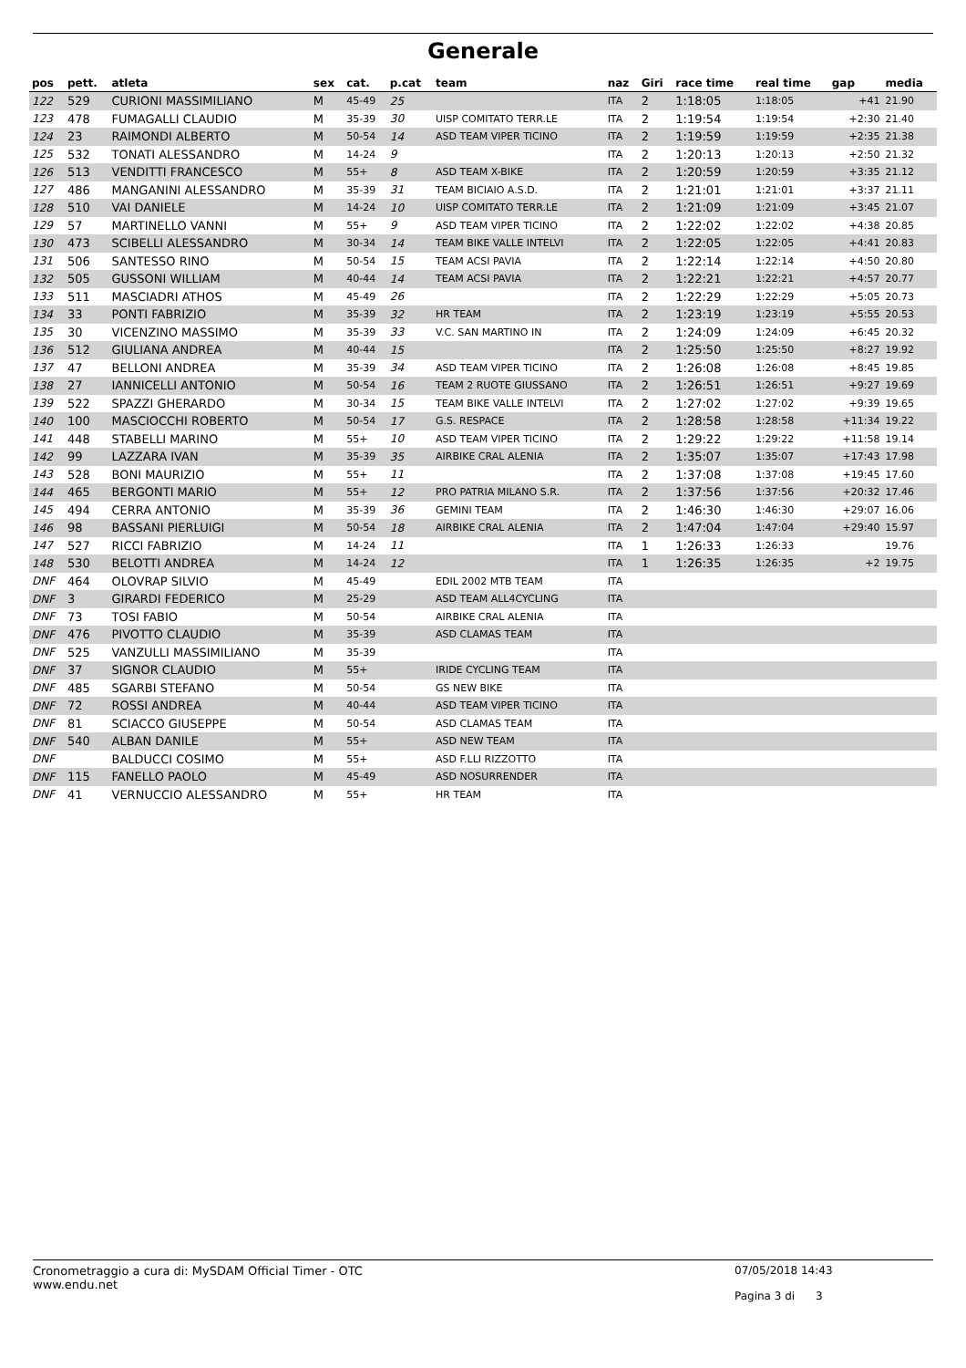Generale
| pos | pett. | atleta | sex | cat. | p.cat | team | naz | Giri | race time | real time | gap | media |
| --- | --- | --- | --- | --- | --- | --- | --- | --- | --- | --- | --- | --- |
| 122 | 529 | CURIONI MASSIMILIANO | M | 45-49 | 25 | | ITA | 2 | 1:18:05 | 1:18:05 | +41 | 21.90 |
| 123 | 478 | FUMAGALLI CLAUDIO | M | 35-39 | 30 | UISP COMITATO TERR.LE | ITA | 2 | 1:19:54 | 1:19:54 | +2:30 | 21.40 |
| 124 | 23 | RAIMONDI ALBERTO | M | 50-54 | 14 | ASD TEAM VIPER TICINO | ITA | 2 | 1:19:59 | 1:19:59 | +2:35 | 21.38 |
| 125 | 532 | TONATI ALESSANDRO | M | 14-24 | 9 | | ITA | 2 | 1:20:13 | 1:20:13 | +2:50 | 21.32 |
| 126 | 513 | VENDITTI FRANCESCO | M | 55+ | 8 | ASD TEAM X-BIKE | ITA | 2 | 1:20:59 | 1:20:59 | +3:35 | 21.12 |
| 127 | 486 | MANGANINI ALESSANDRO | M | 35-39 | 31 | TEAM BICIAIO A.S.D. | ITA | 2 | 1:21:01 | 1:21:01 | +3:37 | 21.11 |
| 128 | 510 | VAI DANIELE | M | 14-24 | 10 | UISP COMITATO TERR.LE | ITA | 2 | 1:21:09 | 1:21:09 | +3:45 | 21.07 |
| 129 | 57 | MARTINELLO VANNI | M | 55+ | 9 | ASD TEAM VIPER TICINO | ITA | 2 | 1:22:02 | 1:22:02 | +4:38 | 20.85 |
| 130 | 473 | SCIBELLI ALESSANDRO | M | 30-34 | 14 | TEAM BIKE VALLE INTELVI | ITA | 2 | 1:22:05 | 1:22:05 | +4:41 | 20.83 |
| 131 | 506 | SANTESSO RINO | M | 50-54 | 15 | TEAM ACSI PAVIA | ITA | 2 | 1:22:14 | 1:22:14 | +4:50 | 20.80 |
| 132 | 505 | GUSSONI WILLIAM | M | 40-44 | 14 | TEAM ACSI PAVIA | ITA | 2 | 1:22:21 | 1:22:21 | +4:57 | 20.77 |
| 133 | 511 | MASCIADRI ATHOS | M | 45-49 | 26 | | ITA | 2 | 1:22:29 | 1:22:29 | +5:05 | 20.73 |
| 134 | 33 | PONTI FABRIZIO | M | 35-39 | 32 | HR TEAM | ITA | 2 | 1:23:19 | 1:23:19 | +5:55 | 20.53 |
| 135 | 30 | VICENZINO MASSIMO | M | 35-39 | 33 | V.C. SAN MARTINO IN | ITA | 2 | 1:24:09 | 1:24:09 | +6:45 | 20.32 |
| 136 | 512 | GIULIANA ANDREA | M | 40-44 | 15 | | ITA | 2 | 1:25:50 | 1:25:50 | +8:27 | 19.92 |
| 137 | 47 | BELLONI ANDREA | M | 35-39 | 34 | ASD TEAM VIPER TICINO | ITA | 2 | 1:26:08 | 1:26:08 | +8:45 | 19.85 |
| 138 | 27 | IANNICELLI ANTONIO | M | 50-54 | 16 | TEAM 2 RUOTE GIUSSANO | ITA | 2 | 1:26:51 | 1:26:51 | +9:27 | 19.69 |
| 139 | 522 | SPAZZI GHERARDO | M | 30-34 | 15 | TEAM BIKE VALLE INTELVI | ITA | 2 | 1:27:02 | 1:27:02 | +9:39 | 19.65 |
| 140 | 100 | MASCIOCCHI ROBERTO | M | 50-54 | 17 | G.S. RESPACE | ITA | 2 | 1:28:58 | 1:28:58 | +11:34 | 19.22 |
| 141 | 448 | STABELLI MARINO | M | 55+ | 10 | ASD TEAM VIPER TICINO | ITA | 2 | 1:29:22 | 1:29:22 | +11:58 | 19.14 |
| 142 | 99 | LAZZARA IVAN | M | 35-39 | 35 | AIRBIKE CRAL ALENIA | ITA | 2 | 1:35:07 | 1:35:07 | +17:43 | 17.98 |
| 143 | 528 | BONI MAURIZIO | M | 55+ | 11 | | ITA | 2 | 1:37:08 | 1:37:08 | +19:45 | 17.60 |
| 144 | 465 | BERGONTI MARIO | M | 55+ | 12 | PRO PATRIA MILANO S.R. | ITA | 2 | 1:37:56 | 1:37:56 | +20:32 | 17.46 |
| 145 | 494 | CERRA ANTONIO | M | 35-39 | 36 | GEMINI TEAM | ITA | 2 | 1:46:30 | 1:46:30 | +29:07 | 16.06 |
| 146 | 98 | BASSANI PIERLUIGI | M | 50-54 | 18 | AIRBIKE CRAL ALENIA | ITA | 2 | 1:47:04 | 1:47:04 | +29:40 | 15.97 |
| 147 | 527 | RICCI FABRIZIO | M | 14-24 | 11 | | ITA | 1 | 1:26:33 | 1:26:33 | | 19.76 |
| 148 | 530 | BELOTTI ANDREA | M | 14-24 | 12 | | ITA | 1 | 1:26:35 | 1:26:35 | +2 | 19.75 |
| DNF | 464 | OLOVRAP SILVIO | M | 45-49 | | EDIL 2002 MTB TEAM | ITA | | | | | |
| DNF | 3 | GIRARDI FEDERICO | M | 25-29 | | ASD TEAM ALL4CYCLING | ITA | | | | | |
| DNF | 73 | TOSI FABIO | M | 50-54 | | AIRBIKE CRAL ALENIA | ITA | | | | | |
| DNF | 476 | PIVOTTO CLAUDIO | M | 35-39 | | ASD CLAMAS TEAM | ITA | | | | | |
| DNF | 525 | VANZULLI MASSIMILIANO | M | 35-39 | | | ITA | | | | | |
| DNF | 37 | SIGNOR CLAUDIO | M | 55+ | | IRIDE CYCLING TEAM | ITA | | | | | |
| DNF | 485 | SGARBI STEFANO | M | 50-54 | | GS NEW BIKE | ITA | | | | | |
| DNF | 72 | ROSSI ANDREA | M | 40-44 | | ASD TEAM VIPER TICINO | ITA | | | | | |
| DNF | 81 | SCIACCO GIUSEPPE | M | 50-54 | | ASD CLAMAS TEAM | ITA | | | | | |
| DNF | 540 | ALBAN DANILE | M | 55+ | | ASD NEW TEAM | ITA | | | | | |
| DNF | | BALDUCCI COSIMO | M | 55+ | | ASD F.LLI RIZZOTTO | ITA | | | | | |
| DNF | 115 | FANELLO PAOLO | M | 45-49 | | ASD NOSURRENDER | ITA | | | | | |
| DNF | 41 | VERNUCCIO ALESSANDRO | M | 55+ | | HR TEAM | ITA | | | | | |
Cronometraggio a cura di: MySDAM Official Timer - OTC
www.endu.net
07/05/2018 14:43
Pagina 3 di 3